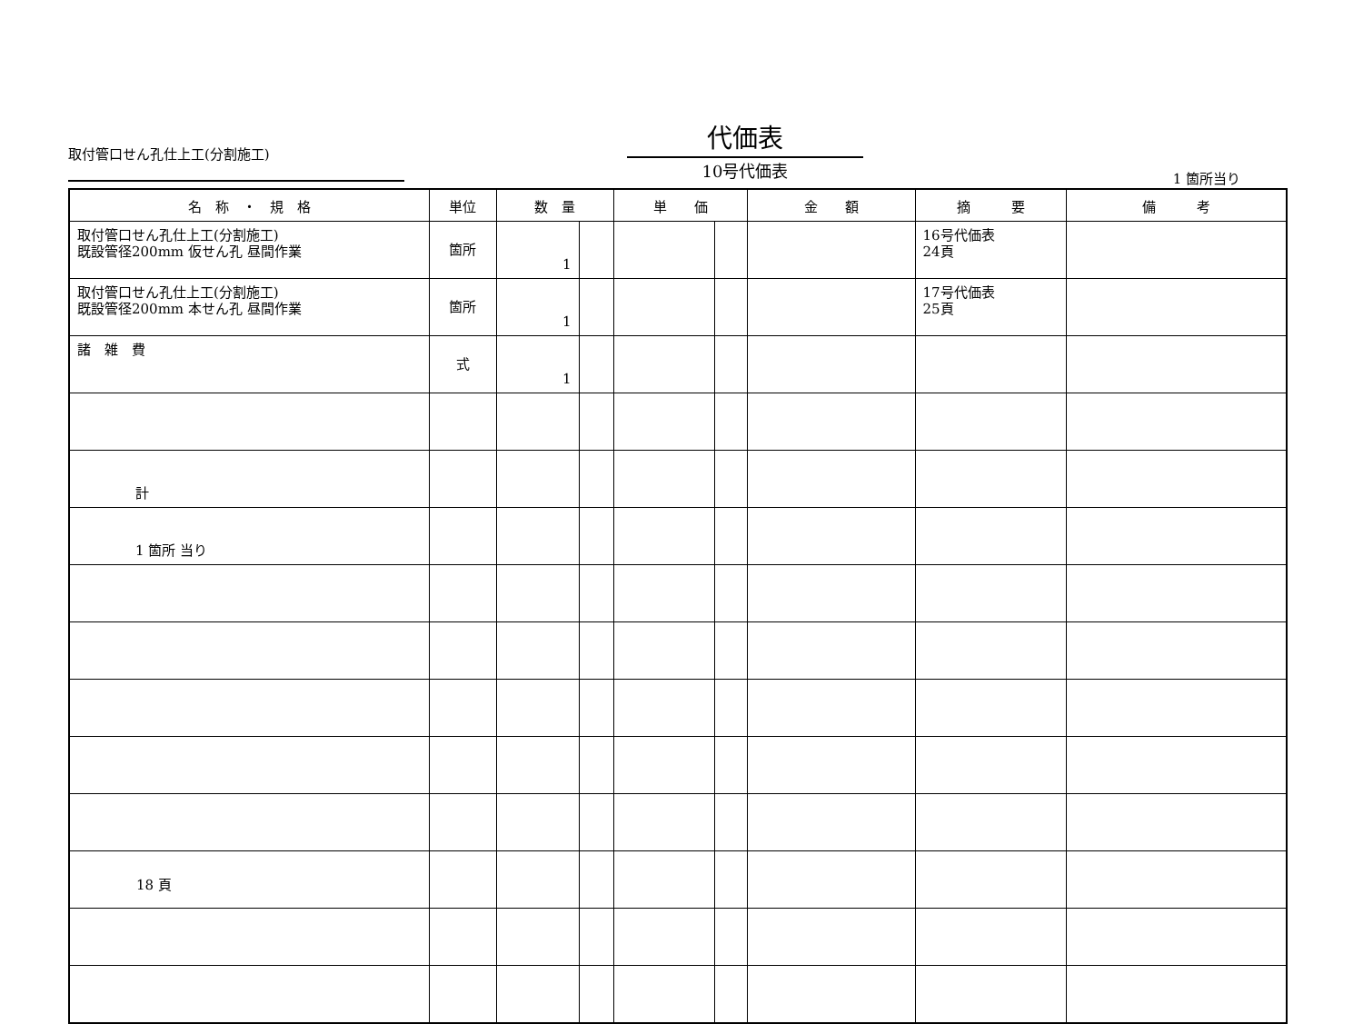取付管口せん孔仕上工(分割施工)
代価表
10号代価表
1 箇所当り
| 名 称 ・ 規 格 | 単位 | 数 量 | | 単 価 | | 金 額 | 摘 要 | 備 考 |
| --- | --- | --- | --- | --- | --- | --- | --- | --- |
| 取付管口せん孔仕上工(分割施工) 既設管径200mm 仮せん孔 昼間作業 | 箇所 | 1 | | | | | 16号代価表 24頁 | |
| 取付管口せん孔仕上工(分割施工) 既設管径200mm 本せん孔 昼間作業 | 箇所 | 1 | | | | | 17号代価表 25頁 | |
| 諸 雑 費 | 式 | 1 | | | | | | |
| 計 | | | | | | | | |
| 1 箇所 当り | | | | | | | | |
18 頁